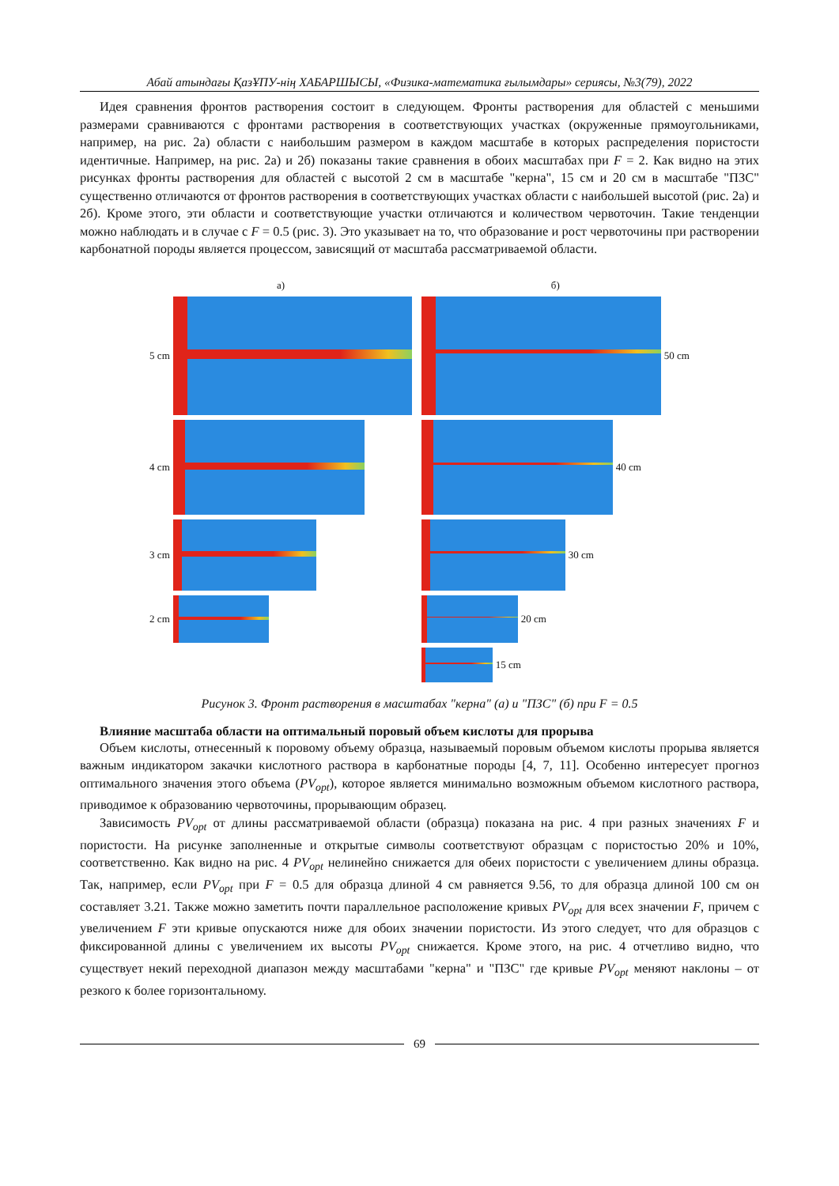Абай атындағы ҚазҰПУ-нің ХАБАРШЫСЫ, «Физика-математика ғылымдары» сериясы, №3(79), 2022
Идея сравнения фронтов растворения состоит в следующем. Фронты растворения для областей с меньшими размерами сравниваются с фронтами растворения в соответствующих участках (окруженные прямоугольниками, например, на рис. 2а) области с наибольшим размером в каждом масштабе в которых распределения пористости идентичные. Например, на рис. 2а) и 2б) показаны такие сравнения в обоих масштабах при F = 2. Как видно на этих рисунках фронты растворения для областей с высотой 2 см в масштабе "керна", 15 см и 20 см в масштабе "ПЗС" существенно отличаются от фронтов растворения в соответствующих участках области с наибольшей высотой (рис. 2а) и 2б). Кроме этого, эти области и соответствующие участки отличаются и количеством червоточин. Такие тенденции можно наблюдать и в случае с F = 0.5 (рис. 3). Это указывает на то, что образование и рост червоточины при растворении карбонатной породы является процессом, зависящий от масштаба рассматриваемой области.
а)
5 cm
4 cm
3 cm
2 cm
б)
50 cm
40 cm
30 cm
20 cm
15 cm
Рисунок 3. Фронт растворения в масштабах "керна" (а) и "ПЗС" (б) при F = 0.5
Влияние масштаба области на оптимальный поровый объем кислоты для прорыва
Объем кислоты, отнесенный к поровому объему образца, называемый поровым объемом кислоты прорыва является важным индикатором закачки кислотного раствора в карбонатные породы [4, 7, 11]. Особенно интересует прогноз оптимального значения этого объема (PV<sub>opt</sub>), которое является минимально возможным объемом кислотного раствора, приводимое к образованию червоточины, прорывающим образец.
Зависимость PV<sub>opt</sub> от длины рассматриваемой области (образца) показана на рис. 4 при разных значениях F и пористости. На рисунке заполненные и открытые символы соответствуют образцам с пористостью 20% и 10%, соответственно. Как видно на рис. 4 PV<sub>opt</sub> нелинейно снижается для обеих пористости с увеличением длины образца. Так, например, если PV<sub>opt</sub> при F = 0.5 для образца длиной 4 см равняется 9.56, то для образца длиной 100 см он составляет 3.21. Также можно заметить почти параллельное расположение кривых PV<sub>opt</sub> для всех значении F, причем с увеличением F эти кривые опускаются ниже для обоих значении пористости. Из этого следует, что для образцов с фиксированной длины с увеличением их высоты PV<sub>opt</sub> снижается. Кроме этого, на рис. 4 отчетливо видно, что существует некий переходной диапазон между масштабами "керна" и "ПЗС" где кривые PV<sub>opt</sub> меняют наклоны – от резкого к более горизонтальному.
69